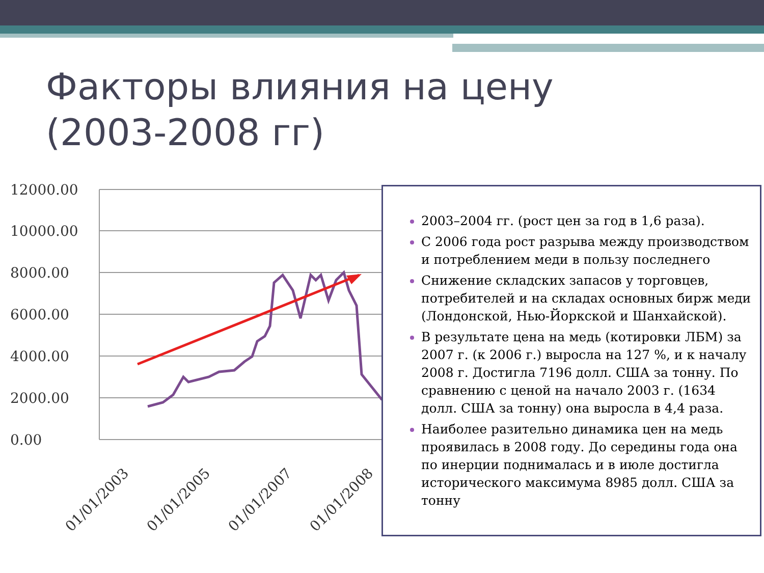Факторы влияния на цену
(2003-2008 гг)
12000.00
10000.00
8000.00
6000.00
4000.00
2000.00
0.00
01/01/2003
01/01/2005
01/01/2007
01/01/2008
2003–2004 гг. (рост цен за год в 1,6 раза).
С 2006 года рост разрыва между производством и потреблением меди в пользу последнего
Снижение складских запасов у торговцев, потребителей и на складах основных бирж меди (Лондонской, Нью-Йоркской и Шанхайской).
В результате цена на медь (котировки ЛБМ) за 2007 г. (к 2006 г.) выросла на 127 %, и к началу 2008 г. Достигла 7196 долл. США за тонну. По сравнению с ценой на начало 2003 г. (1634 долл. США за тонну) она выросла в 4,4 раза.
Наиболее разительно динамика цен на медь проявилась в 2008 году. До середины года она по инерции поднималась и в июле достигла исторического максимума 8985 долл. США за тонну